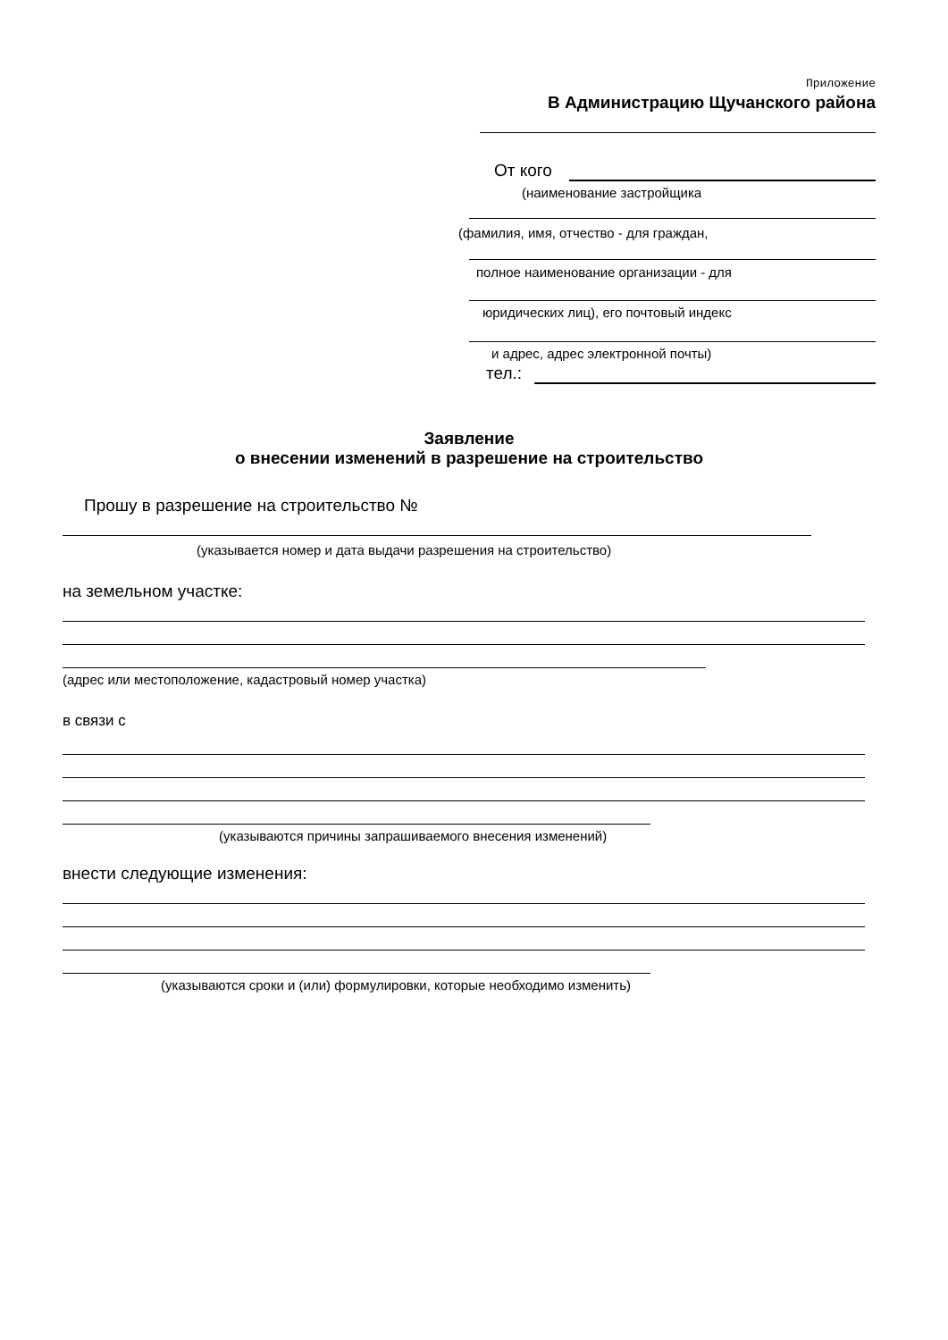Приложение
В Администрацию Щучанского района
От кого
(наименование застройщика
(фамилия, имя, отчество - для граждан,
полное наименование организации - для
юридических лиц), его почтовый индекс
и адрес, адрес электронной почты)
тел.:
Заявление
о внесении изменений в разрешение на строительство
Прошу в разрешение на строительство №
(указывается номер и дата выдачи разрешения на строительство)
на земельном участке:
(адрес или местоположение, кадастровый номер участка)
в связи с
(указываются причины запрашиваемого внесения изменений)
внести следующие изменения:
(указываются сроки и (или) формулировки, которые необходимо изменить)